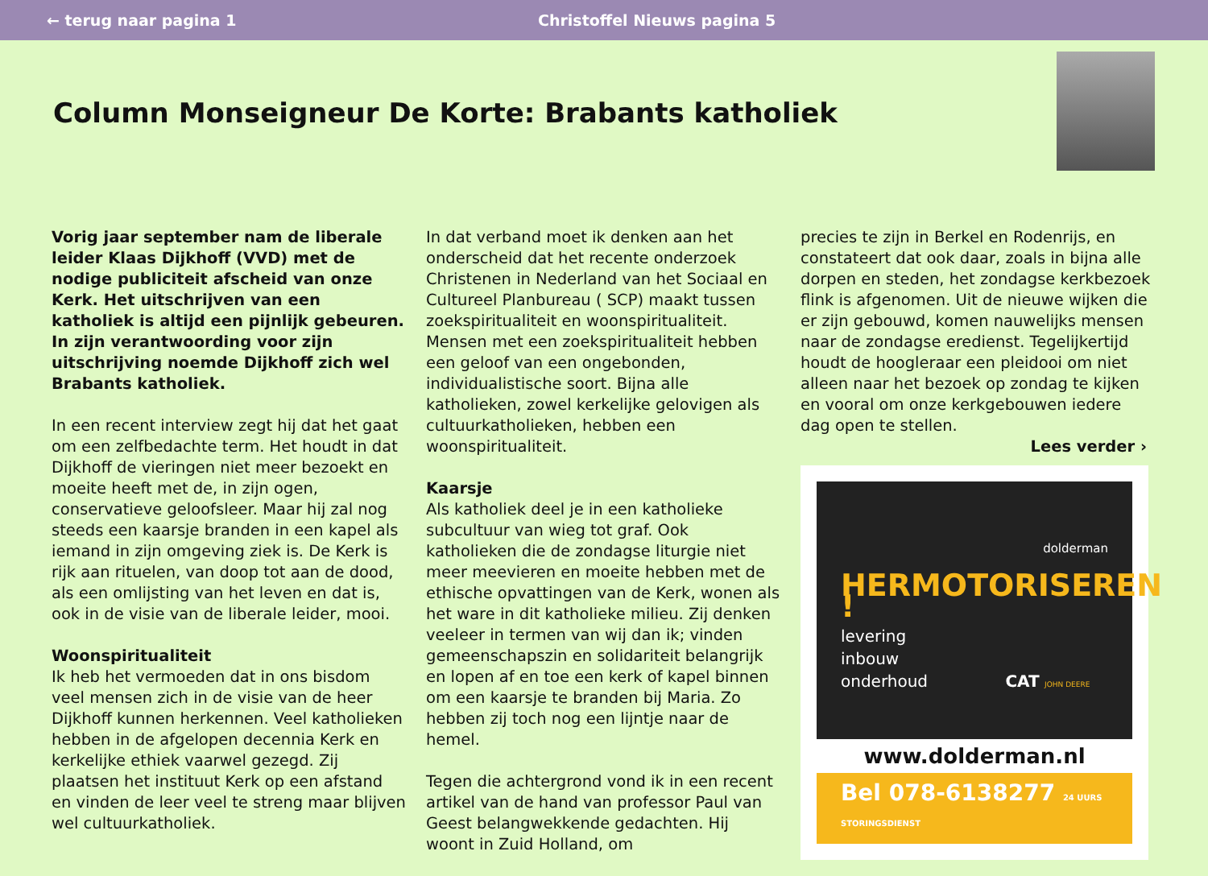← terug naar pagina 1 Christoffel Nieuws pagina 5
Column Monseigneur De Korte: Brabants katholiek
Vorig jaar september nam de liberale leider Klaas Dijkhoff (VVD) met de nodige publiciteit afscheid van onze Kerk. Het uitschrijven van een katholiek is altijd een pijnlijk gebeuren. In zijn verantwoording voor zijn uitschrijving noemde Dijkhoff zich wel Brabants katholiek.
In een recent interview zegt hij dat het gaat om een zelfbedachte term. Het houdt in dat Dijkhoff de vieringen niet meer bezoekt en moeite heeft met de, in zijn ogen, conservatieve geloofsleer. Maar hij zal nog steeds een kaarsje branden in een kapel als iemand in zijn omgeving ziek is. De Kerk is rijk aan rituelen, van doop tot aan de dood, als een omlijsting van het leven en dat is, ook in de visie van de liberale leider, mooi.
Woonspiritualiteit
Ik heb het vermoeden dat in ons bisdom veel mensen zich in de visie van de heer Dijkhoff kunnen herkennen. Veel katholieken hebben in de afgelopen decennia Kerk en kerkelijke ethiek vaarwel gezegd. Zij plaatsen het instituut Kerk op een afstand en vinden de leer veel te streng maar blijven wel cultuurkatholiek.
In dat verband moet ik denken aan het onderscheid dat het recente onderzoek Christenen in Nederland van het Sociaal en Cultureel Planbureau ( SCP) maakt tussen zoekspiritualiteit en woonspiritualiteit. Mensen met een zoekspiritualiteit hebben een geloof van een ongebonden, individualistische soort. Bijna alle katholieken, zowel kerkelijke gelovigen als cultuurkatholieken, hebben een woonspiritualiteit.
Kaarsje
Als katholiek deel je in een katholieke subcultuur van wieg tot graf. Ook katholieken die de zondagse liturgie niet meer meevieren en moeite hebben met de ethische opvattingen van de Kerk, wonen als het ware in dit katholieke milieu. Zij denken veeleer in termen van wij dan ik; vinden gemeenschapszin en solidariteit belangrijk en lopen af en toe een kerk of kapel binnen om een kaarsje te branden bij Maria. Zo hebben zij toch nog een lijntje naar de hemel.
Tegen die achtergrond vond ik in een recent artikel van de hand van professor Paul van Geest belangwekkende gedachten. Hij woont in Zuid Holland, om
precies te zijn in Berkel en Rodenrijs, en constateert dat ook daar, zoals in bijna alle dorpen en steden, het zondagse kerkbezoek flink is afgenomen. Uit de nieuwe wijken die er zijn gebouwd, komen nauwelijks mensen naar de zondagse eredienst. Tegelijkertijd houdt de hoogleraar een pleidooi om niet alleen naar het bezoek op zondag te kijken en vooral om onze kerkgebouwen iedere dag open te stellen.
Lees verder ›
dolderman
HERMOTORISEREN !
levering
inbouw
onderhoud CAT JOHN DEERE
www.dolderman.nl
Bel 078-6138277 24 UURS STORINGSDIENST